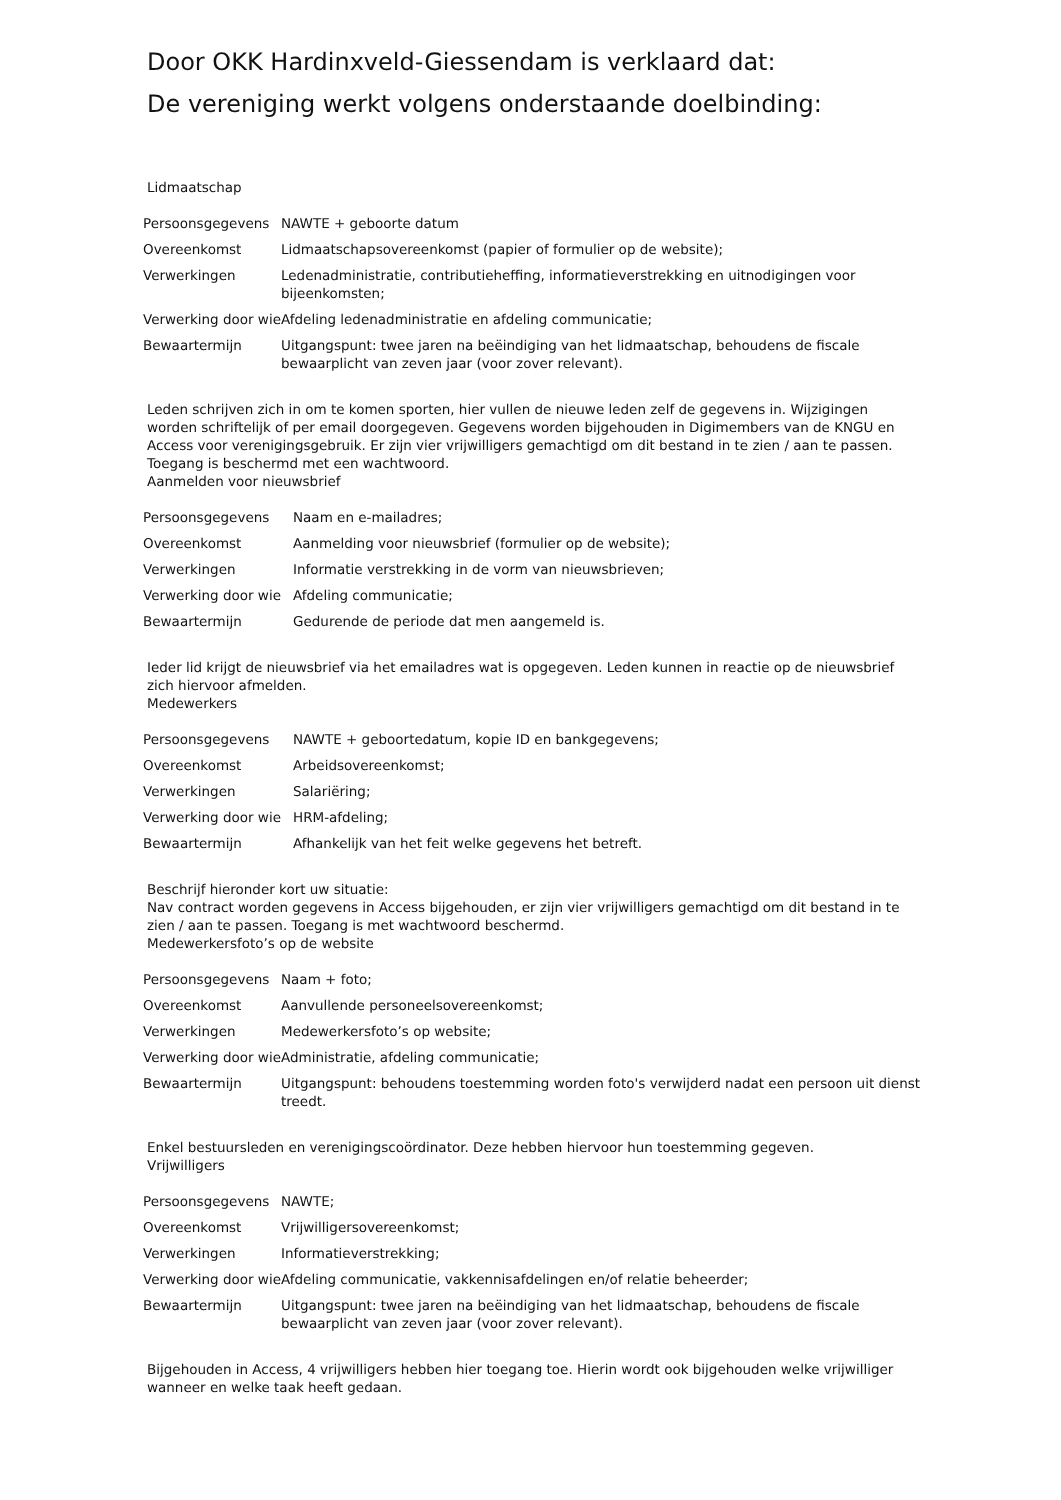Door OKK Hardinxveld-Giessendam is verklaard dat:
De vereniging werkt volgens onderstaande doelbinding:
Lidmaatschap
| Persoonsgegevens | NAWTE + geboorte datum |
| Overeenkomst | Lidmaatschapsovereenkomst (papier of formulier op de website); |
| Verwerkingen | Ledenadministratie, contributieheffing, informatieverstrekking en uitnodigingen voor bijeenkomsten; |
| Verwerking door wie | Afdeling ledenadministratie en afdeling communicatie; |
| Bewaartermijn | Uitgangspunt: twee jaren na beëindiging van het lidmaatschap, behoudens de fiscale bewaarplicht van zeven jaar (voor zover relevant). |
Leden schrijven zich in om te komen sporten, hier vullen de nieuwe leden zelf de gegevens in. Wijzigingen worden schriftelijk of per email doorgegeven. Gegevens worden bijgehouden in Digimembers van de KNGU en Access voor verenigingsgebruik. Er zijn vier vrijwilligers gemachtigd om dit bestand in te zien / aan te passen. Toegang is beschermd met een wachtwoord.
Aanmelden voor nieuwsbrief
| Persoonsgegevens | Naam en e-mailadres; |
| Overeenkomst | Aanmelding voor nieuwsbrief (formulier op de website); |
| Verwerkingen | Informatie verstrekking in de vorm van nieuwsbrieven; |
| Verwerking door wie | Afdeling communicatie; |
| Bewaartermijn | Gedurende de periode dat men aangemeld is. |
Ieder lid krijgt de nieuwsbrief via het emailadres wat is opgegeven. Leden kunnen in reactie op de nieuwsbrief zich hiervoor afmelden.
Medewerkers
| Persoonsgegevens | NAWTE + geboortedatum, kopie ID en bankgegevens; |
| Overeenkomst | Arbeidsovereenkomst; |
| Verwerkingen | Salariëring; |
| Verwerking door wie | HRM-afdeling; |
| Bewaartermijn | Afhankelijk van het feit welke gegevens het betreft. |
Beschrijf hieronder kort uw situatie:
Nav contract worden gegevens in Access bijgehouden, er zijn vier vrijwilligers gemachtigd om dit bestand in te zien / aan te passen. Toegang is met wachtwoord beschermd.
Medewerkersfoto’s op de website
| Persoonsgegevens | Naam + foto; |
| Overeenkomst | Aanvullende personeelsovereenkomst; |
| Verwerkingen | Medewerkersfoto’s op website; |
| Verwerking door wie | Administratie, afdeling communicatie; |
| Bewaartermijn | Uitgangspunt: behoudens toestemming worden foto's verwijderd nadat een persoon uit dienst treedt. |
Enkel bestuursleden en verenigingscoördinator. Deze hebben hiervoor hun toestemming gegeven.
Vrijwilligers
| Persoonsgegevens | NAWTE; |
| Overeenkomst | Vrijwilligersovereenkomst; |
| Verwerkingen | Informatieverstrekking; |
| Verwerking door wie | Afdeling communicatie, vakkennisafdelingen en/of relatie beheerder; |
| Bewaartermijn | Uitgangspunt: twee jaren na beëindiging van het lidmaatschap, behoudens de fiscale bewaarplicht van zeven jaar (voor zover relevant). |
Bijgehouden in Access, 4 vrijwilligers hebben hier toegang toe. Hierin wordt ook bijgehouden welke vrijwilliger wanneer en welke taak heeft gedaan.